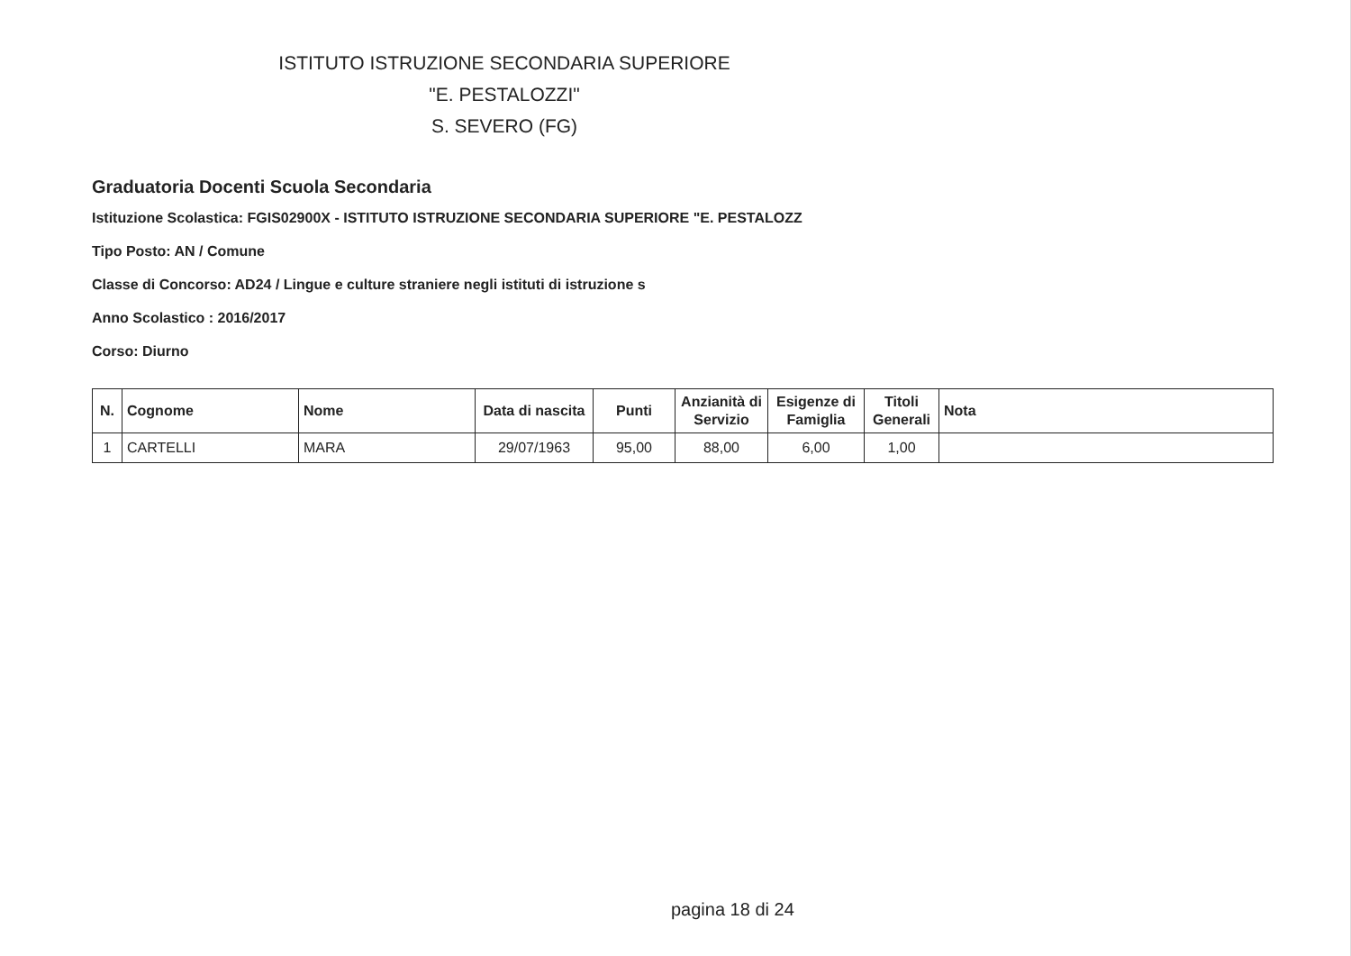ISTITUTO ISTRUZIONE SECONDARIA SUPERIORE
"E. PESTALOZZI"
S. SEVERO (FG)
Graduatoria Docenti Scuola Secondaria
Istituzione Scolastica: FGIS02900X - ISTITUTO ISTRUZIONE SECONDARIA SUPERIORE "E. PESTALOZZ
Tipo Posto: AN / Comune
Classe di Concorso: AD24 / Lingue e culture straniere negli istituti di istruzione s
Anno Scolastico : 2016/2017
Corso: Diurno
| N. | Cognome | Nome | Data di nascita | Punti | Anzianità di Servizio | Esigenze di Famiglia | Titoli Generali | Nota |
| --- | --- | --- | --- | --- | --- | --- | --- | --- |
| 1 | CARTELLI | MARA | 29/07/1963 | 95,00 | 88,00 | 6,00 | 1,00 | |
pagina 18 di 24